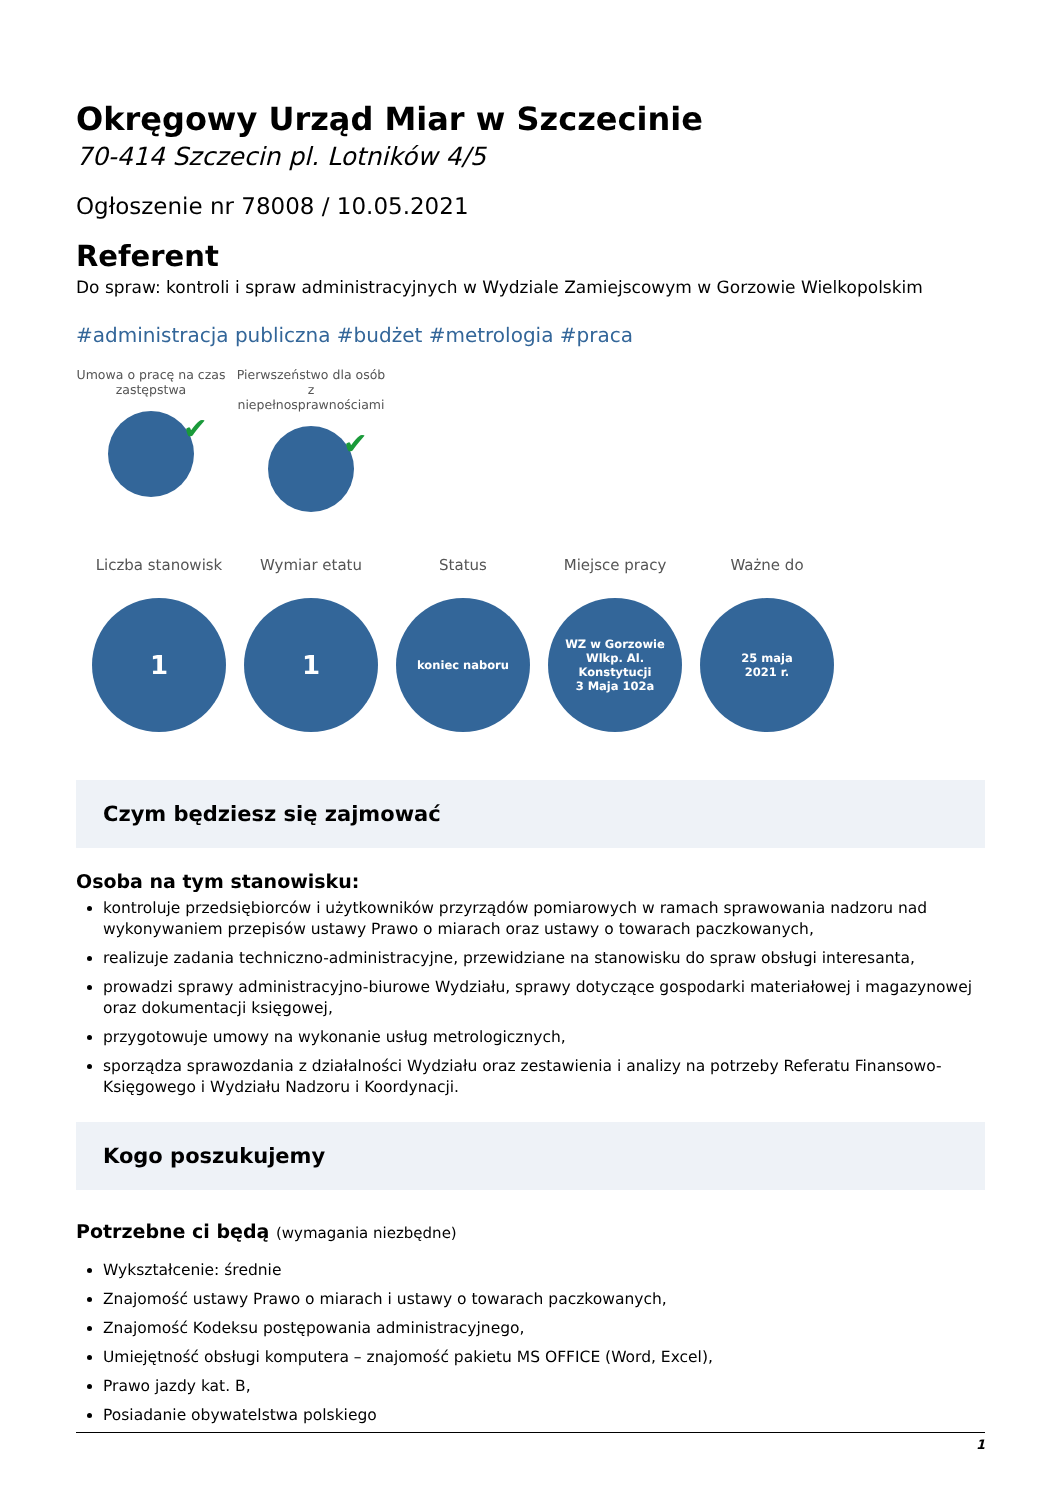Okręgowy Urząd Miar w Szczecinie
70-414 Szczecin pl. Lotników 4/5
Ogłoszenie nr 78008 / 10.05.2021
Referent
Do spraw: kontroli i spraw administracyjnych w Wydziale Zamiejscowym w Gorzowie Wielkopolskim
#administracja publiczna #budżet #metrologia #praca
Umowa o pracę na czas zastępstwa
✔
Pierwszeństwo dla osób z niepełnosprawnościami
✔
Liczba stanowisk
1
Wymiar etatu
1
Status
koniec naboru
Miejsce pracy
WZ w Gorzowie
Wlkp. Al. Konstytucji
3 Maja 102a
Ważne do
25 maja
2021 r.
Czym będziesz się zajmować
Osoba na tym stanowisku:
kontroluje przedsiębiorców i użytkowników przyrządów pomiarowych w ramach sprawowania nadzoru nad wykonywaniem przepisów ustawy Prawo o miarach oraz ustawy o towarach paczkowanych,
realizuje zadania techniczno-administracyjne, przewidziane na stanowisku do spraw obsługi interesanta,
prowadzi sprawy administracyjno-biurowe Wydziału, sprawy dotyczące gospodarki materiałowej i magazynowej oraz dokumentacji księgowej,
przygotowuje umowy na wykonanie usług metrologicznych,
sporządza sprawozdania z działalności Wydziału oraz zestawienia i analizy na potrzeby Referatu Finansowo-Księgowego i Wydziału Nadzoru i Koordynacji.
Kogo poszukujemy
Potrzebne ci będą (wymagania niezbędne)
Wykształcenie: średnie
Znajomość ustawy Prawo o miarach i ustawy o towarach paczkowanych,
Znajomość Kodeksu postępowania administracyjnego,
Umiejętność obsługi komputera – znajomość pakietu MS OFFICE (Word, Excel),
Prawo jazdy kat. B,
Posiadanie obywatelstwa polskiego
1